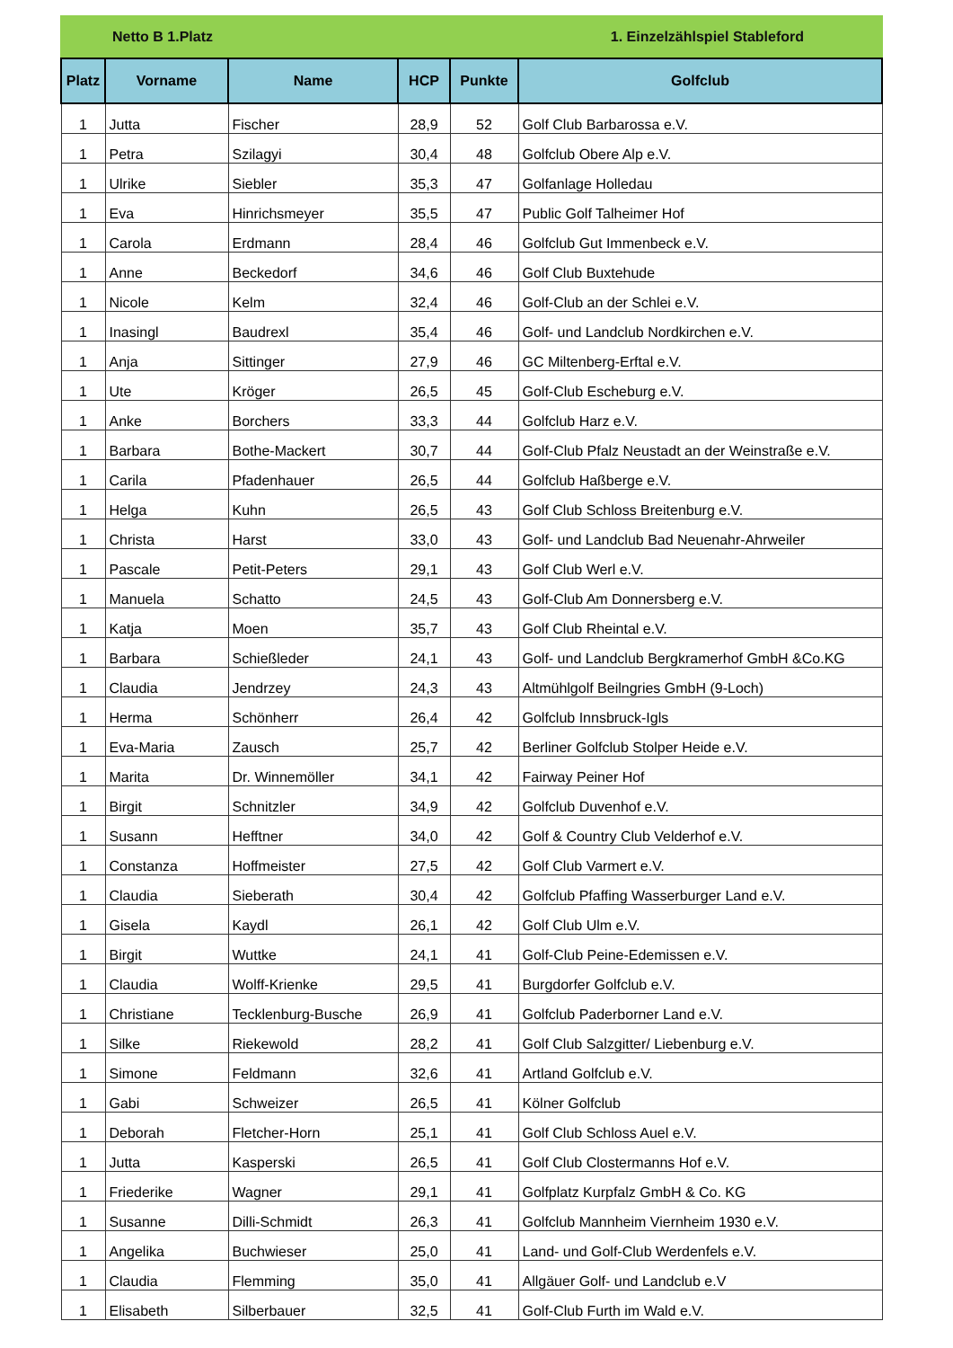Netto B 1.Platz 1. Einzelzählspiel Stableford
| Platz | Vorname | Name | HCP | Punkte | Golfclub |
| --- | --- | --- | --- | --- | --- |
| 1 | Jutta | Fischer | 28,9 | 52 | Golf Club Barbarossa e.V. |
| 1 | Petra | Szilagyi | 30,4 | 48 | Golfclub Obere Alp e.V. |
| 1 | Ulrike | Siebler | 35,3 | 47 | Golfanlage Holledau |
| 1 | Eva | Hinrichsmeyer | 35,5 | 47 | Public Golf Talheimer Hof |
| 1 | Carola | Erdmann | 28,4 | 46 | Golfclub Gut Immenbeck e.V. |
| 1 | Anne | Beckedorf | 34,6 | 46 | Golf Club Buxtehude |
| 1 | Nicole | Kelm | 32,4 | 46 | Golf-Club an der Schlei e.V. |
| 1 | Inasingl | Baudrexl | 35,4 | 46 | Golf- und Landclub Nordkirchen e.V. |
| 1 | Anja | Sittinger | 27,9 | 46 | GC Miltenberg-Erftal e.V. |
| 1 | Ute | Kröger | 26,5 | 45 | Golf-Club Escheburg e.V. |
| 1 | Anke | Borchers | 33,3 | 44 | Golfclub Harz e.V. |
| 1 | Barbara | Bothe-Mackert | 30,7 | 44 | Golf-Club Pfalz Neustadt an der Weinstraße e.V. |
| 1 | Carila | Pfadenhauer | 26,5 | 44 | Golfclub Haßberge e.V. |
| 1 | Helga | Kuhn | 26,5 | 43 | Golf Club Schloss Breitenburg e.V. |
| 1 | Christa | Harst | 33,0 | 43 | Golf- und Landclub Bad Neuenahr-Ahrweiler |
| 1 | Pascale | Petit-Peters | 29,1 | 43 | Golf Club Werl e.V. |
| 1 | Manuela | Schatto | 24,5 | 43 | Golf-Club Am Donnersberg e.V. |
| 1 | Katja | Moen | 35,7 | 43 | Golf Club Rheintal e.V. |
| 1 | Barbara | Schießleder | 24,1 | 43 | Golf- und Landclub Bergkramerhof GmbH &Co.KG |
| 1 | Claudia | Jendrzey | 24,3 | 43 | Altmühlgolf Beilngries GmbH (9-Loch) |
| 1 | Herma | Schönherr | 26,4 | 42 | Golfclub Innsbruck-Igls |
| 1 | Eva-Maria | Zausch | 25,7 | 42 | Berliner Golfclub Stolper Heide e.V. |
| 1 | Marita | Dr. Winnemöller | 34,1 | 42 | Fairway Peiner Hof |
| 1 | Birgit | Schnitzler | 34,9 | 42 | Golfclub Duvenhof e.V. |
| 1 | Susann | Hefftner | 34,0 | 42 | Golf & Country Club Velderhof e.V. |
| 1 | Constanza | Hoffmeister | 27,5 | 42 | Golf Club Varmert e.V. |
| 1 | Claudia | Sieberath | 30,4 | 42 | Golfclub Pfaffing Wasserburger Land e.V. |
| 1 | Gisela | Kaydl | 26,1 | 42 | Golf Club Ulm e.V. |
| 1 | Birgit | Wuttke | 24,1 | 41 | Golf-Club Peine-Edemissen e.V. |
| 1 | Claudia | Wolff-Krienke | 29,5 | 41 | Burgdorfer Golfclub e.V. |
| 1 | Christiane | Tecklenburg-Busche | 26,9 | 41 | Golfclub Paderborner Land e.V. |
| 1 | Silke | Riekewold | 28,2 | 41 | Golf Club Salzgitter/ Liebenburg e.V. |
| 1 | Simone | Feldmann | 32,6 | 41 | Artland Golfclub e.V. |
| 1 | Gabi | Schweizer | 26,5 | 41 | Kölner Golfclub |
| 1 | Deborah | Fletcher-Horn | 25,1 | 41 | Golf Club Schloss Auel e.V. |
| 1 | Jutta | Kasperski | 26,5 | 41 | Golf Club Clostermanns Hof e.V. |
| 1 | Friederike | Wagner | 29,1 | 41 | Golfplatz Kurpfalz GmbH & Co. KG |
| 1 | Susanne | Dilli-Schmidt | 26,3 | 41 | Golfclub Mannheim Viernheim 1930 e.V. |
| 1 | Angelika | Buchwieser | 25,0 | 41 | Land- und Golf-Club Werdenfels e.V. |
| 1 | Claudia | Flemming | 35,0 | 41 | Allgäuer Golf- und Landclub e.V |
| 1 | Elisabeth | Silberbauer | 32,5 | 41 | Golf-Club Furth im Wald e.V. |